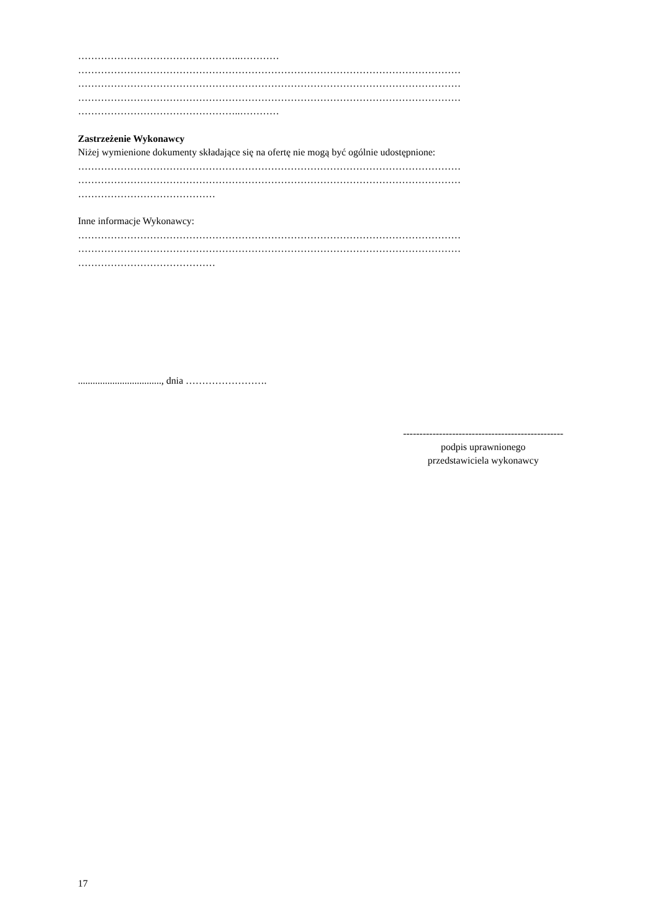…………………………………………..…………
………………………………………………………………………………………………………
………………………………………………………………………………………………………
………………………………………………………………………………………………………
…………………………………………..…………
Zastrzeżenie Wykonawcy
Niżej wymienione dokumenty składające się na ofertę nie mogą być ogólnie udostępnione:
………………………………………………………………………………………………………
………………………………………………………………………………………………………
……………………………………
Inne informacje Wykonawcy:
………………………………………………………………………………………………………
………………………………………………………………………………………………………
……………………………………
.................................., dnia …………………….
-------------------------------------------------
podpis uprawnionego
przedstawiciela wykonawcy
17